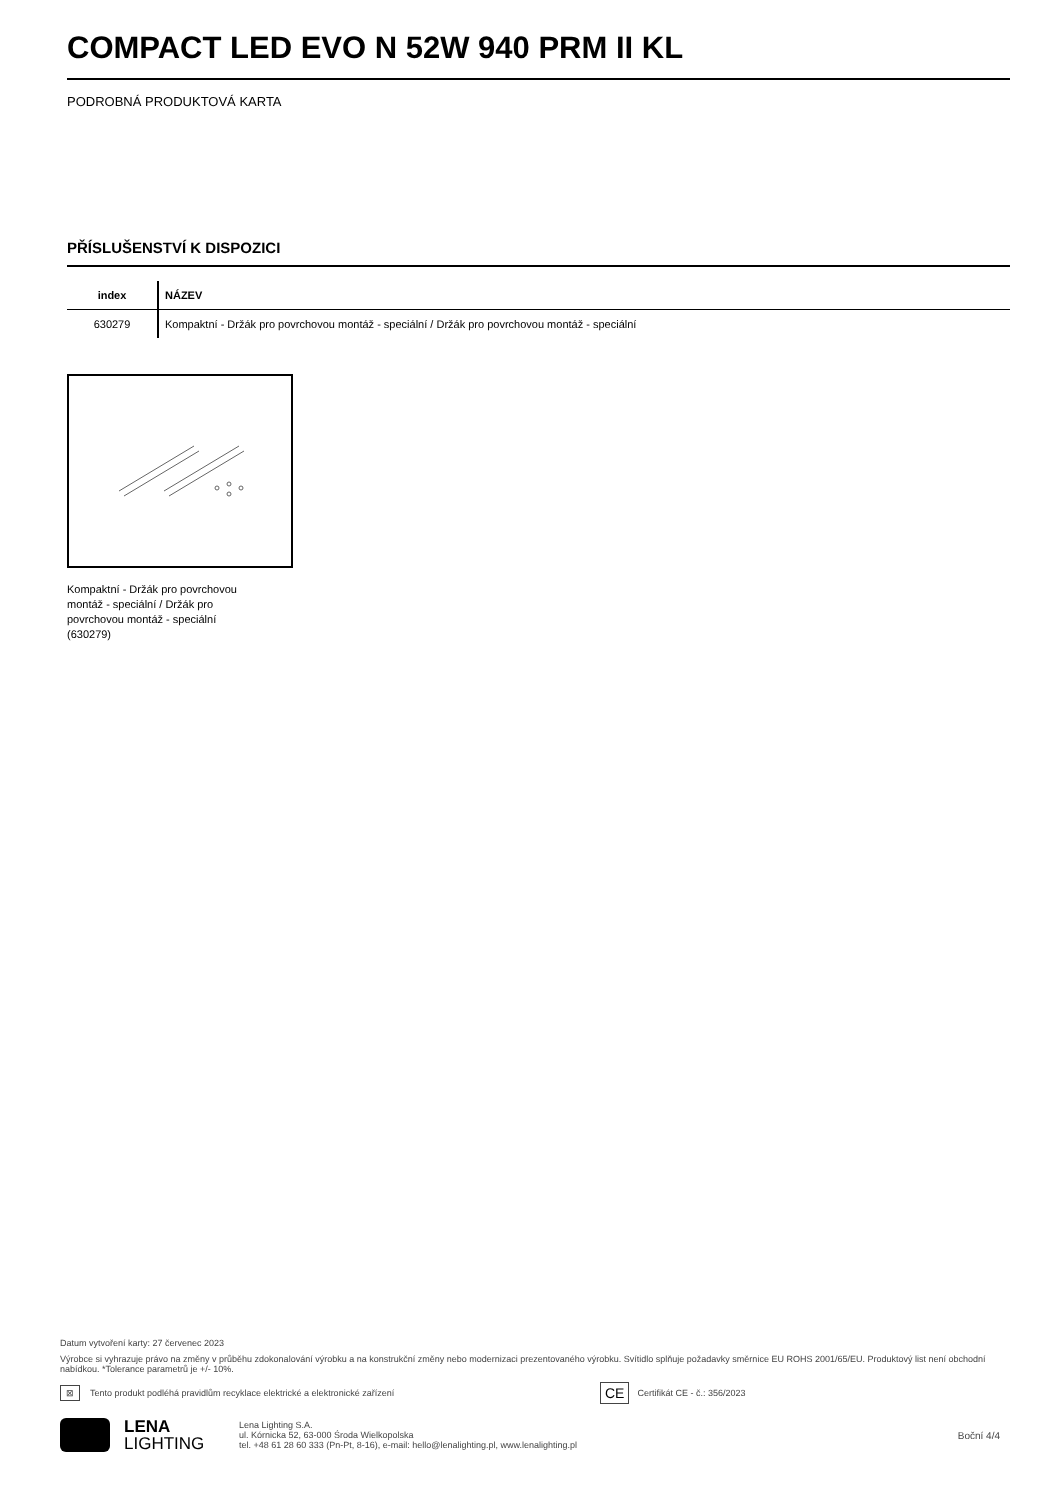COMPACT LED EVO N 52W 940 PRM II KL
PODROBNÁ PRODUKTOVÁ KARTA
PŘÍSLUŠENSTVÍ K DISPOZICI
| index | NÁZEV |
| --- | --- |
| 630279 | Kompaktní - Držák pro povrchovou montáž - speciální / Držák pro povrchovou montáž - speciální |
Kompaktní - Držák pro povrchovou montáž - speciální / Držák pro povrchovou montáž - speciální (630279)
Datum vytvoření karty: 27 červenec 2023
Výrobce si vyhrazuje právo na změny v průběhu zdokonalování výrobku a na konstrukční změny nebo modernizaci prezentovaného výrobku. Svítidlo splňuje požadavky směrnice EU ROHS 2001/65/EU. Produktový list není obchodní nabídkou. *Tolerance parametrů je +/- 10%.
⊠ Tento produkt podléhá pravidlům recyklace elektrické a elektronické zařízení CE Certifikát CE - č.: 356/2023
LENA
LIGHTING
Lena Lighting S.A.
ul. Kórnicka 52, 63-000 Środa Wielkopolska
tel. +48 61 28 60 333 (Pn-Pt, 8-16), e-mail: hello@lenalighting.pl, www.lenalighting.pl
Boční 4/4